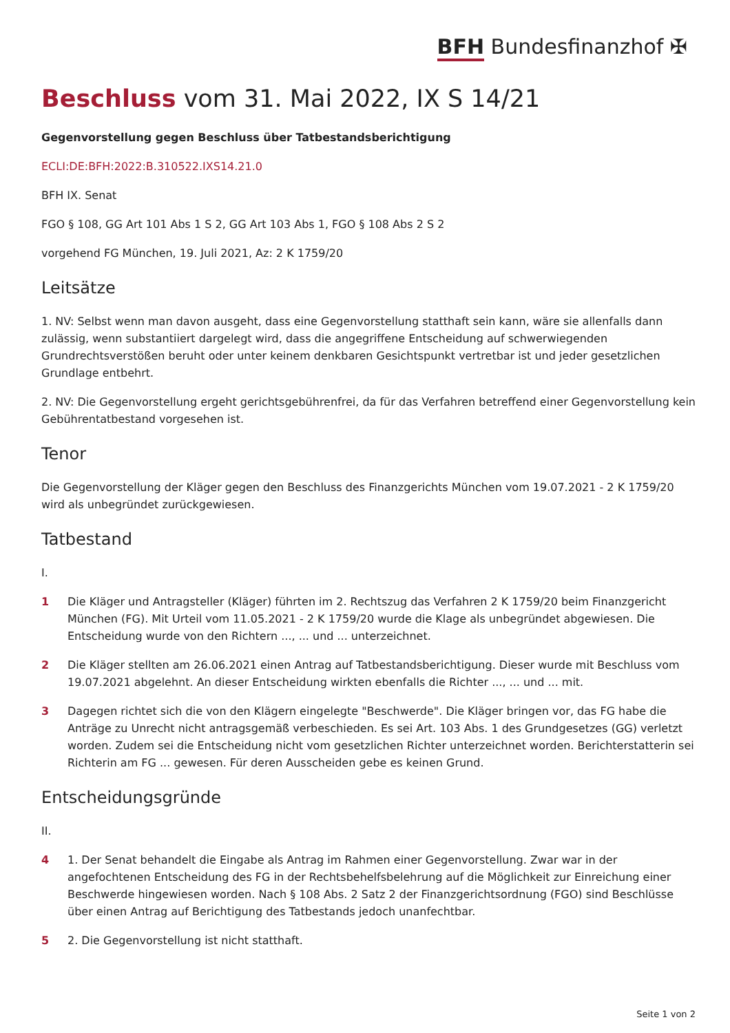BFH Bundesfinanzhof ✠
Beschluss vom 31. Mai 2022, IX S 14/21
Gegenvorstellung gegen Beschluss über Tatbestandsberichtigung
ECLI:DE:BFH:2022:B.310522.IXS14.21.0
BFH IX. Senat
FGO § 108, GG Art 101 Abs 1 S 2, GG Art 103 Abs 1, FGO § 108 Abs 2 S 2
vorgehend FG München, 19. Juli 2021, Az: 2 K 1759/20
Leitsätze
1. NV: Selbst wenn man davon ausgeht, dass eine Gegenvorstellung statthaft sein kann, wäre sie allenfalls dann zulässig, wenn substantiiert dargelegt wird, dass die angegriffene Entscheidung auf schwerwiegenden Grundrechtsverstößen beruht oder unter keinem denkbaren Gesichtspunkt vertretbar ist und jeder gesetzlichen Grundlage entbehrt.
2. NV: Die Gegenvorstellung ergeht gerichtsgebührenfrei, da für das Verfahren betreffend einer Gegenvorstellung kein Gebührentatbestand vorgesehen ist.
Tenor
Die Gegenvorstellung der Kläger gegen den Beschluss des Finanzgerichts München vom 19.07.2021 - 2 K 1759/20 wird als unbegründet zurückgewiesen.
Tatbestand
I.
1 Die Kläger und Antragsteller (Kläger) führten im 2. Rechtszug das Verfahren 2 K 1759/20 beim Finanzgericht München (FG). Mit Urteil vom 11.05.2021 - 2 K 1759/20 wurde die Klage als unbegründet abgewiesen. Die Entscheidung wurde von den Richtern ..., ... und ... unterzeichnet.
2 Die Kläger stellten am 26.06.2021 einen Antrag auf Tatbestandsberichtigung. Dieser wurde mit Beschluss vom 19.07.2021 abgelehnt. An dieser Entscheidung wirkten ebenfalls die Richter ..., ... und ... mit.
3 Dagegen richtet sich die von den Klägern eingelegte "Beschwerde". Die Kläger bringen vor, das FG habe die Anträge zu Unrecht nicht antragsgemäß verbeschieden. Es sei Art. 103 Abs. 1 des Grundgesetzes (GG) verletzt worden. Zudem sei die Entscheidung nicht vom gesetzlichen Richter unterzeichnet worden. Berichterstatterin sei Richterin am FG ... gewesen. Für deren Ausscheiden gebe es keinen Grund.
Entscheidungsgründe
II.
4 1. Der Senat behandelt die Eingabe als Antrag im Rahmen einer Gegenvorstellung. Zwar war in der angefochtenen Entscheidung des FG in der Rechtsbehelfsbelehrung auf die Möglichkeit zur Einreichung einer Beschwerde hingewiesen worden. Nach § 108 Abs. 2 Satz 2 der Finanzgerichtsordnung (FGO) sind Beschlüsse über einen Antrag auf Berichtigung des Tatbestands jedoch unanfechtbar.
5 2. Die Gegenvorstellung ist nicht statthaft.
Seite 1 von 2